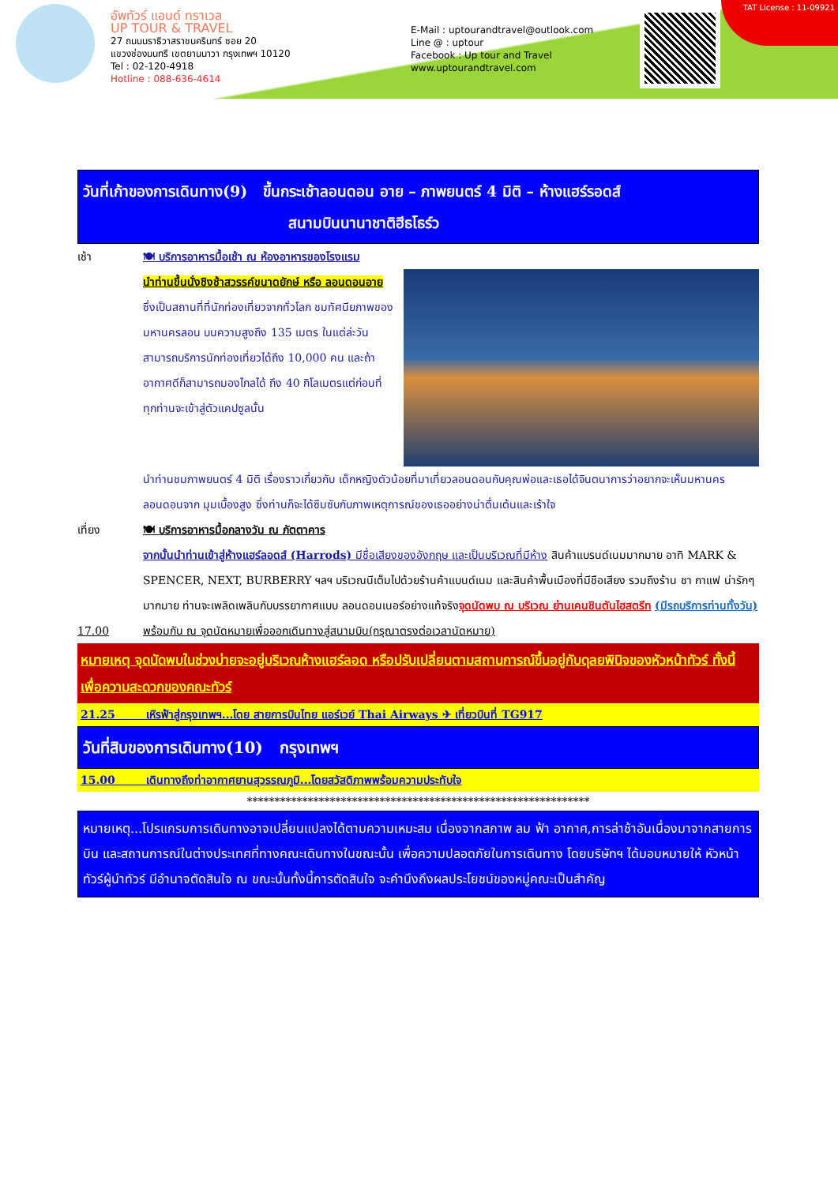อัพทัวร์ แอนด์ ทราเวล
UP TOUR & TRAVEL
27 ถนนนราธิวาสราชนครินทร์ ซอย 20
แขวงช่องนนทรี เขตยานนาวา กรุงเทพฯ 10120
Tel : 02-120-4918
Hotline : 088-636-4614
E-Mail : uptourandtravel@outlook.com
Line @ : uptour
Facebook : Up tour and Travel
www.uptourandtravel.com
TAT License : 11-09921
วันที่เก้าของการเดินทาง(9) ขึ้นกระเช้าลอนดอน อาย – ภาพยนตร์ 4 มิติ – ห้างแฮร์รอดส์
สนามบินนานาชาติฮีธโธร์ว
เช้า 🍽 บริการอาหารมื้อเช้า ณ ห้องอาหารของโรงแรม
นำท่านขึ้นนั่งชิงช้าสวรรค์ขนาดยักษ์ หรือ ลอนดอนอาย ซึ่งเป็นสถานที่ที่นักท่องเที่ยวจากทั่วโลก ชมทัศนียภาพของมหานครลอน บนความสูงถึง 135 เมตร ในแต่ล่ะวันสามารถบริการนักท่องเที่ยวได้ถึง 10,000 คน และถ้าอากาศดีก็สามารถมองไกลได้ ถึง 40 กิโลเมตรแต่ก่อนที่ทุกท่านจะเข้าสู่ตัวแคปซูลนั้น
นำท่านชมภาพยนตร์ 4 มิติ เรื่องราวเกี่ยวกับ เด็กหญิงตัวน้อยที่มาเที่ยวลอนดอนกับคุณพ่อและเธอได้จินตนาการว่าอยากจะเห็นมหานครลอนดอนจาก มุมเบื้องสูง ซึ่งท่านก็จะได้ซึมซับกับภาพเหตุการณ์ของเธออย่างน่าตื่นเต้นและเร้าใจ
เที่ยง 🍽 บริการอาหารมื้อกลางวัน ณ ภัตตาคาร
จากนั้นนำท่านเข้าสู่ห้างแฮร์ลอดส์ (Harrods) มีชื่อเสียงของอังกฤษ และเป็นบริเวณที่มีห้าง สินค้าแบรนด์เนมมากมาย อาทิ MARK & SPENCER, NEXT, BURBERRY ฯลฯ บริเวณนีเต็มไปด้วยร้านค้าแบนด์เนม และสินค้าพื้นเมืองที่มีชือเสียง รวมถึงร้าน ชา กาแฟ น่ารักๆ มากมาย ท่านจะเพลิดเพลินกับบรรยากาศแบบ ลอนดอนเนอร์อย่างแท้จริงจุดนัดพบ ณ บริเวณ ย่านเคนชินตันไฮสตรีท (มีรถบริการท่านทั้งวัน)
17.00 พร้อมกัน ณ จุดนัดหมายเพื่อออกเดินทางสู่สนามบิน(กรุณาตรงต่อเวลานัดหมาย)
หมายเหตุ จุดนัดพบในช่วงบ่ายจะอยู่บริเวณห้างแฮร์ลอด หรือปรับเปลี่ยนตามสถานการณ์ขึ้นอยู่กับดุลยพินิจของหัวหน้าทัวร์ ทั้งนี้เพื่อความสะดวกของคณะทัวร์
21.25 เหิรฟ้าสู่กรุงเทพฯ...โดย สายการบินไทย แอร์เวย์ Thai Airways ✈ เที่ยวบินที่ TG917
วันที่สิบของการเดินทาง(10) กรุงเทพฯ
15.00 เดินทางถึงท่าอากาศยานสุวรรณภูมิ...โดยสวัสดิภาพพร้อมความประทับใจ
**************************************************************
หมายเหตุ...โปรแกรมการเดินทางอาจเปลี่ยนแปลงได้ตามความเหมะสม เนื่องจากสภาพ ลม ฟ้า อากาศ,การล่าช้าอันเนื่องมาจากสายการบิน และสถานการณ์ในต่างประเทศที่ทางคณะเดินทางในขณะนั้น เพื่อความปลอดภัยในการเดินทาง โดยบริษัทฯ ได้มอบหมายให้ หัวหน้าทัวร์ผู้นำทัวร์ มีอำนาจตัดสินใจ ณ ขณะนั้นทั้งนี้การตัดสินใจ จะคำนึงถึงผลประโยชน์ของหมู่คณะเป็นสำคัญ